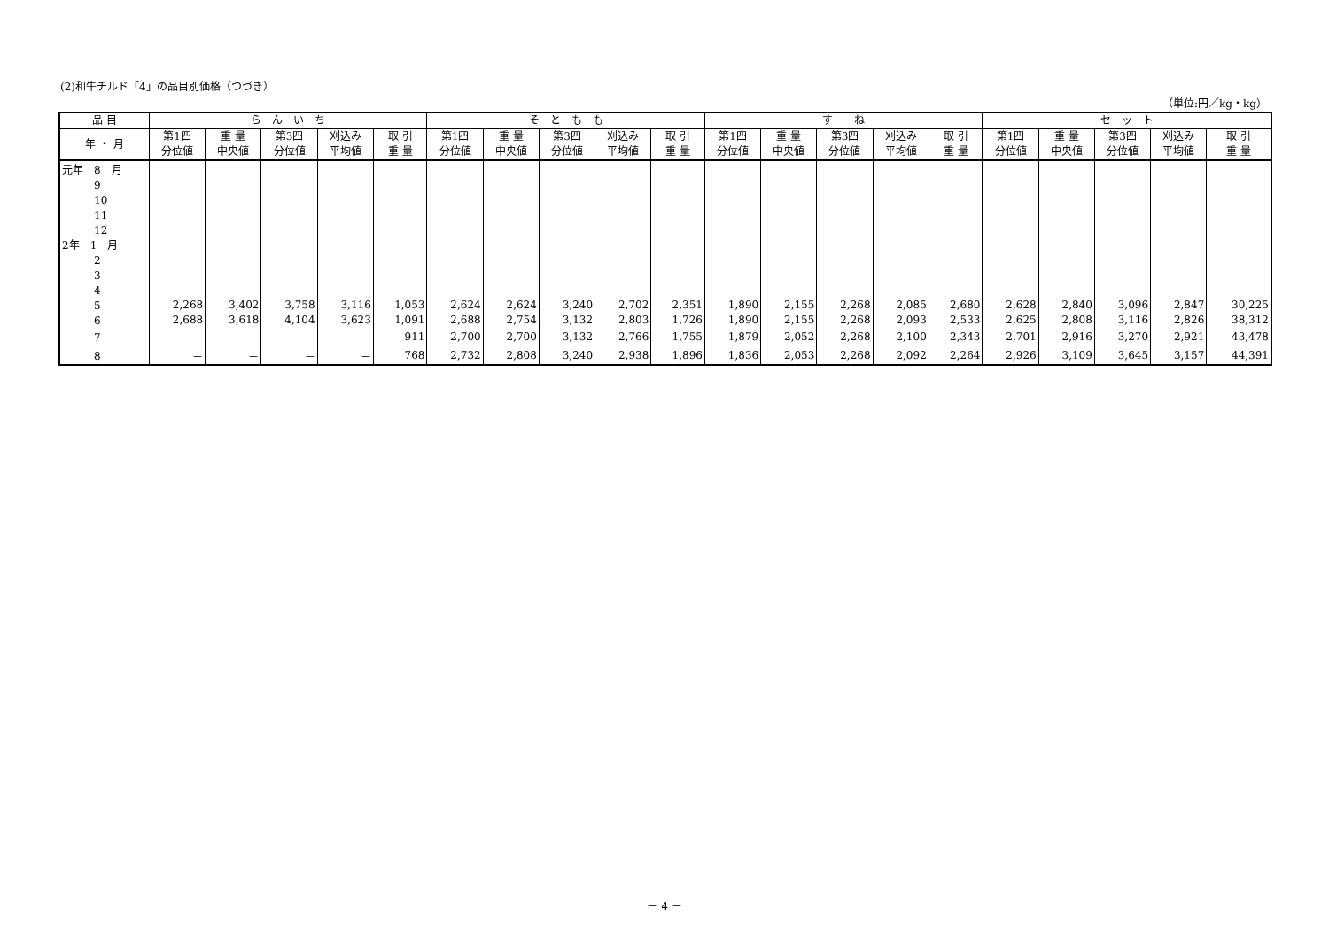(2)和牛チルド「4」の品目別価格（つづき）
（単位:円／kg・kg）
| 品 目 | ら ん い ち | | | | | そ と も も | | | | | す ね | | | | | セ ッ ト | | | | |
| --- | --- | --- | --- | --- | --- | --- | --- | --- | --- | --- | --- | --- | --- | --- | --- | --- | --- | --- | --- | --- |
| 年 ・ 月 | 第1四 分位値 | 重 量 中央値 | 第3四 分位値 | 刈込み 平均値 | 取 引 重 量 | 第1四 分位値 | 重 量 中央値 | 第3四 分位値 | 刈込み 平均値 | 取 引 重 量 | 第1四 分位値 | 重 量 中央値 | 第3四 分位値 | 刈込み 平均値 | 取 引 重 量 | 第1四 分位値 | 重 量 中央値 | 第3四 分位値 | 刈込み 平均値 | 取 引 重 量 |
| 元年 8 月 | | | | | | | | | | | | | | | | | | | | |
| 9 | | | | | | | | | | | | | | | | | | | | |
| 10 | | | | | | | | | | | | | | | | | | | | |
| 11 | | | | | | | | | | | | | | | | | | | | |
| 12 | | | | | | | | | | | | | | | | | | | | |
| 2年 1 月 | | | | | | | | | | | | | | | | | | | | |
| 2 | | | | | | | | | | | | | | | | | | | | |
| 3 | | | | | | | | | | | | | | | | | | | | |
| 4 | | | | | | | | | | | | | | | | | | | | |
| 5 | 2,268 | 3,402 | 3,758 | 3,116 | 1,053 | 2,624 | 2,624 | 3,240 | 2,702 | 2,351 | 1,890 | 2,155 | 2,268 | 2,085 | 2,680 | 2,628 | 2,840 | 3,096 | 2,847 | 30,225 |
| 6 | 2,688 | 3,618 | 4,104 | 3,623 | 1,091 | 2,688 | 2,754 | 3,132 | 2,803 | 1,726 | 1,890 | 2,155 | 2,268 | 2,093 | 2,533 | 2,625 | 2,808 | 3,116 | 2,826 | 38,312 |
| 7 | － | － | － | － | 911 | 2,700 | 2,700 | 3,132 | 2,766 | 1,755 | 1,879 | 2,052 | 2,268 | 2,100 | 2,343 | 2,701 | 2,916 | 3,270 | 2,921 | 43,478 |
| 8 | － | － | － | － | 768 | 2,732 | 2,808 | 3,240 | 2,938 | 1,896 | 1,836 | 2,053 | 2,268 | 2,092 | 2,264 | 2,926 | 3,109 | 3,645 | 3,157 | 44,391 |
－ 4 －